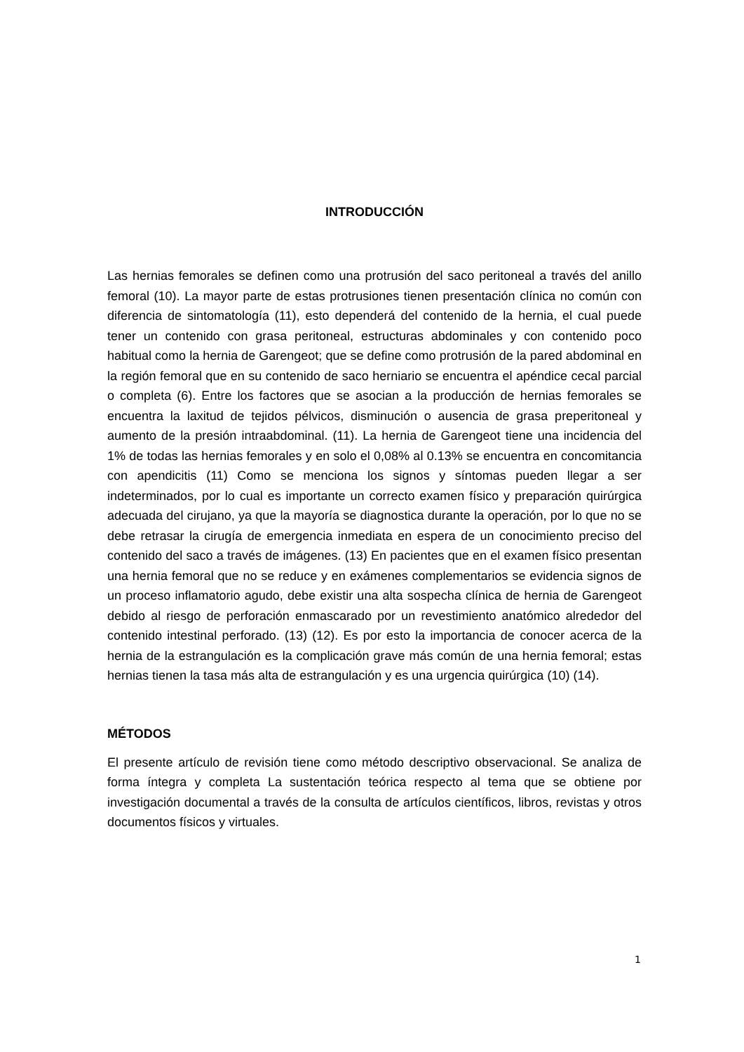INTRODUCCIÓN
Las hernias femorales se definen como una protrusión del saco peritoneal a través del anillo femoral (10). La mayor parte de estas protrusiones tienen presentación clínica no común con diferencia de sintomatología (11), esto dependerá del contenido de la hernia, el cual puede tener un contenido con grasa peritoneal, estructuras abdominales y con contenido poco habitual como la hernia de Garengeot; que se define como protrusión de la pared abdominal en la región femoral que en su contenido de saco herniario se encuentra el apéndice cecal parcial o completa (6). Entre los factores que se asocian a la producción de hernias femorales se encuentra la laxitud de tejidos pélvicos, disminución o ausencia de grasa preperitoneal y aumento de la presión intraabdominal. (11). La hernia de Garengeot tiene una incidencia del 1% de todas las hernias femorales y en solo el 0,08% al 0.13% se encuentra en concomitancia con apendicitis (11) Como se menciona los signos y síntomas pueden llegar a ser indeterminados, por lo cual es importante un correcto examen físico y preparación quirúrgica adecuada del cirujano, ya que la mayoría se diagnostica durante la operación, por lo que no se debe retrasar la cirugía de emergencia inmediata en espera de un conocimiento preciso del contenido del saco a través de imágenes. (13) En pacientes que en el examen físico presentan una hernia femoral que no se reduce y en exámenes complementarios se evidencia signos de un proceso inflamatorio agudo, debe existir una alta sospecha clínica de hernia de Garengeot debido al riesgo de perforación enmascarado por un revestimiento anatómico alrededor del contenido intestinal perforado. (13) (12). Es por esto la importancia de conocer acerca de la hernia de la estrangulación es la complicación grave más común de una hernia femoral; estas hernias tienen la tasa más alta de estrangulación y es una urgencia quirúrgica (10) (14).
MÉTODOS
El presente artículo de revisión tiene como método descriptivo observacional. Se analiza de forma íntegra y completa La sustentación teórica respecto al tema que se obtiene por investigación documental a través de la consulta de artículos científicos, libros, revistas y otros documentos físicos y virtuales.
1